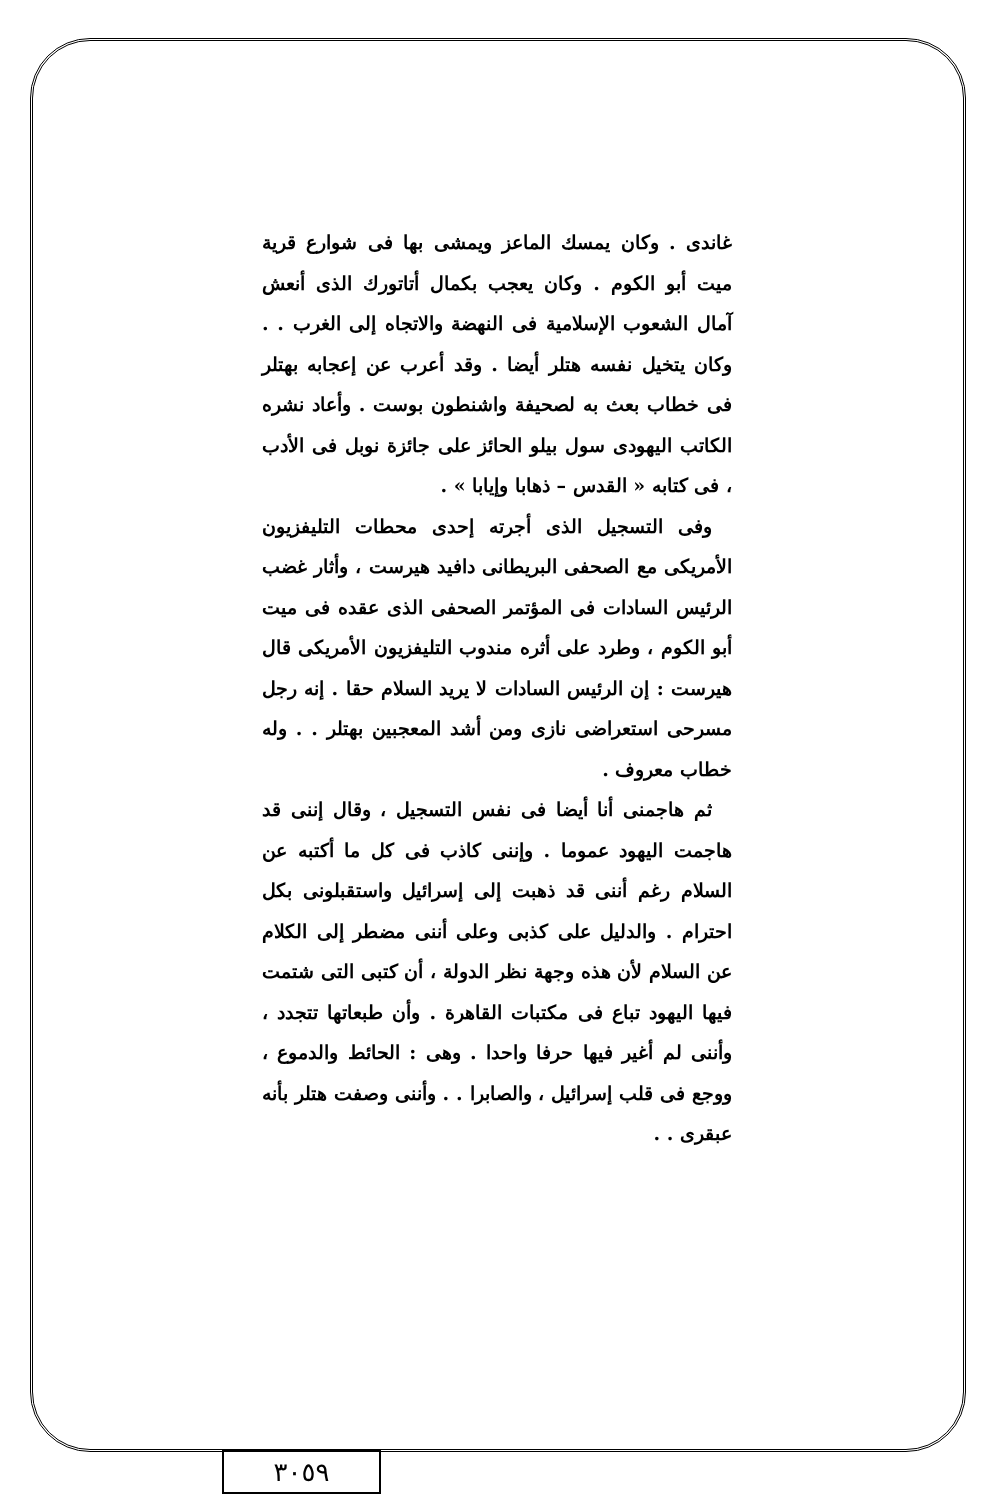غاندى . وكان يمسك الماعز ويمشى بها فى شوارع قرية ميت أبو الكوم . وكان يعجب بكمال أتاتورك الذى أنعش آمال الشعوب الإسلامية فى النهضة والاتجاه إلى الغرب . . وكان يتخيل نفسه هتلر أيضا . وقد أعرب عن إعجابه بهتلر فى خطاب بعث به لصحيفة واشنطون بوست . وأعاد نشره الكاتب اليهودى سول بيلو الحائز على جائزة نوبل فى الأدب ، فى كتابه « القدس – ذهابا وإيابا » .
وفى التسجيل الذى أجرته إحدى محطات التليفزيون الأمريكى مع الصحفى البريطانى دافيد هيرست ، وأثار غضب الرئيس السادات فى المؤتمر الصحفى الذى عقده فى ميت أبو الكوم ، وطرد على أثره مندوب التليفزيون الأمريكى قال هيرست : إن الرئيس السادات لا يريد السلام حقا . إنه رجل مسرحى استعراضى نازى ومن أشد المعجبين بهتلر . . وله خطاب معروف .
ثم هاجمنى أنا أيضا فى نفس التسجيل ، وقال إننى قد هاجمت اليهود عموما . وإننى كاذب فى كل ما أكتبه عن السلام رغم أننى قد ذهبت إلى إسرائيل واستقبلونى بكل احترام . والدليل على كذبى وعلى أننى مضطر إلى الكلام عن السلام لأن هذه وجهة نظر الدولة ، أن كتبى التى شتمت فيها اليهود تباع فى مكتبات القاهرة . وأن طبعاتها تتجدد ، وأننى لم أغير فيها حرفا واحدا . وهى : الحائط والدموع ، ووجع فى قلب إسرائيل ، والصابرا . . وأننى وصفت هتلر بأنه عبقرى . .
٣٠٥٩